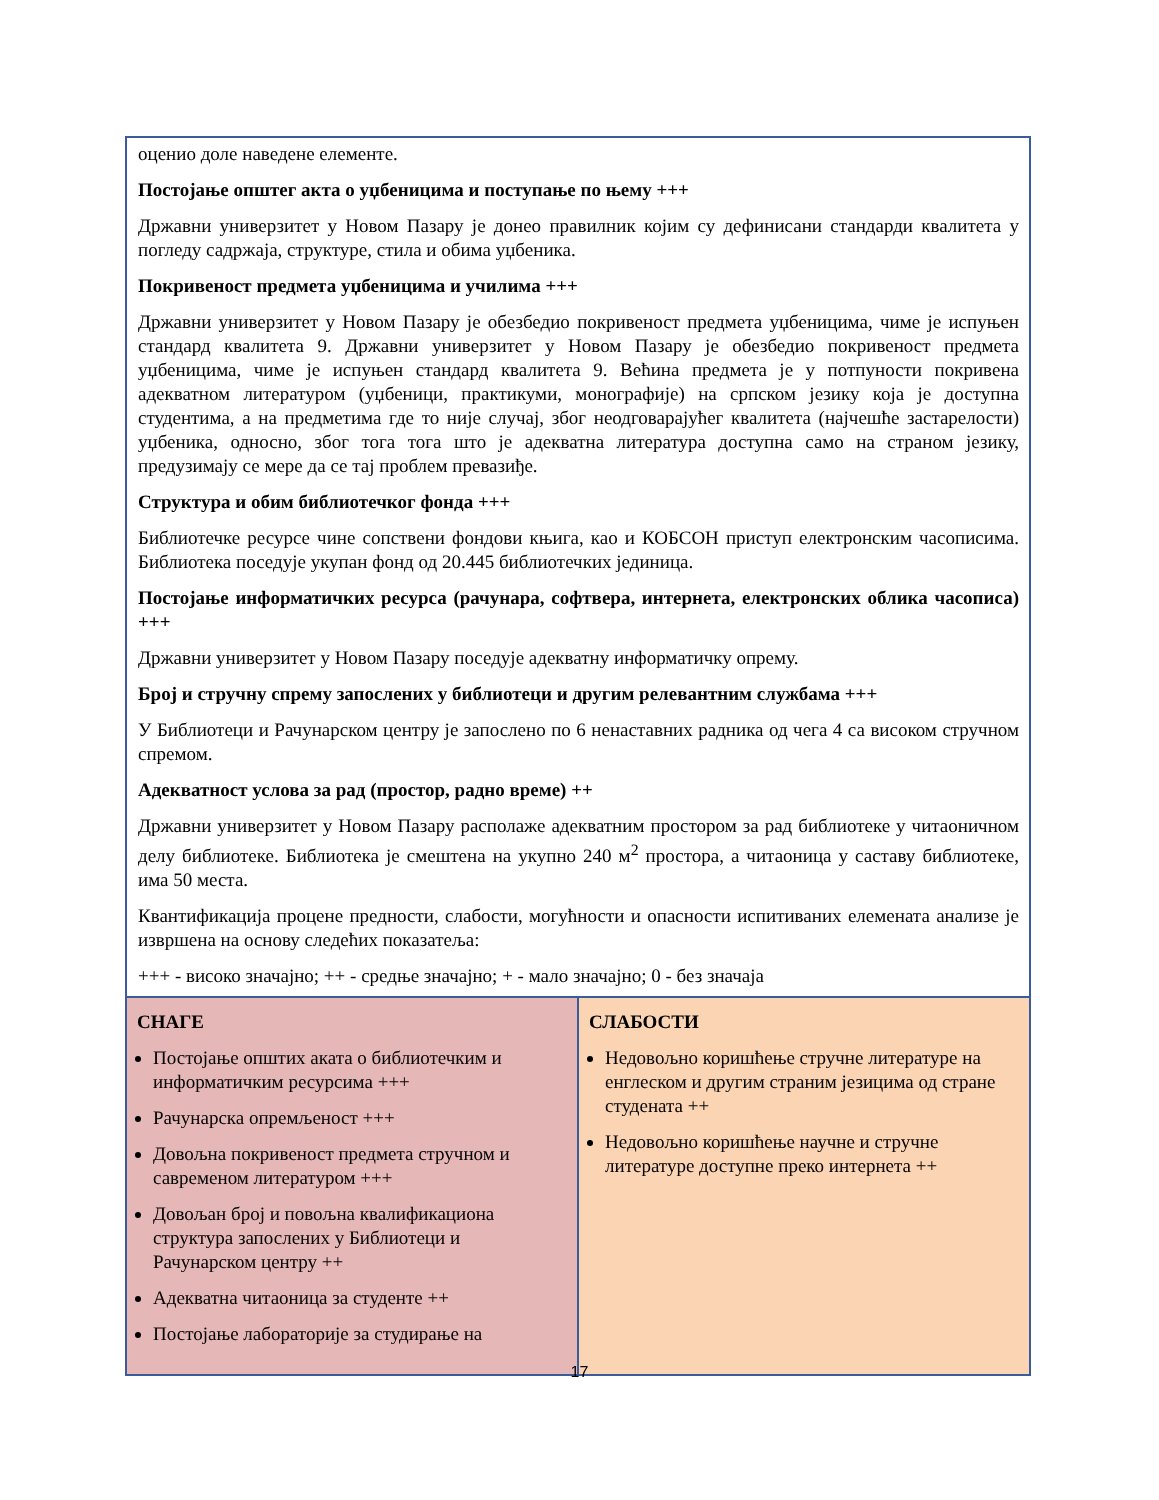| оценио доле наведене елементе. Постојање општег акта о уџбеницима и поступање по њему +++ Државни универзитет у Новом Пазару је донео правилник којим су дефинисани стандарди квалитета у погледу садржаја, структуре, стила и обима уџбеника. Покривеност предмета уџбеницима и училима +++ Државни универзитет у Новом Пазару је обезбедио покривеност предмета уџбеницима, чиме је испуњен стандард квалитета 9. Државни универзитет у Новом Пазару је обезбедио покривеност предмета уџбеницима, чиме је испуњен стандард квалитета 9. Већина предмета је у потпуности покривена адекватном литературом (уџбеници, практикуми, монографије) на српском језику која је доступна студентима, а на предметима где то није случај, због неодговарајућег квалитета (најчешће застарелости) уџбеника, односно, због тога тога што је адекватна литература доступна само на страном језику, предузимају се мере да се тај проблем превазиђе. Структура и обим библиотечког фонда +++ Библиотечке ресурсе чине сопствени фондови књига, као и КОБСОН приступ електронским часописима. Библиотека поседује укупан фонд од 20.445 библиотечких јединица. Постојање информатичких ресурса (рачунара, софтвера, интернета, електронских облика часописа) +++ Државни универзитет у Новом Пазару поседује адекватну информатичку опрему. Број и стручну спрему запослених у библиотеци и другим релевантним службама +++ У Библиотеци и Рачунарском центру је запослено по 6 ненаставних радника од чега 4 са високом стручном спремом. Адекватност услова за рад (простор, радно време) ++ Државни универзитет у Новом Пазару располаже адекватним простором за рад библиотеке у читаоничном делу библиотеке. Библиотека је смештена на укупно 240 м<sup>2</sup> простора, а читаоница у саставу библиотеке, има 50 места. Квантификација процене предности, слабости, могућности и опасности испитиваних елемената анализе је извршена на основу следећих показатеља: +++ - високо значајно; ++ - средње значајно; + - мало значајно; 0 - без значаја | |
| СНАГЕ Постојање општих аката о библиотечким и информатичким ресурсима +++ Рачунарска опремљеност +++ Довољна покривеност предмета стручном и савременом литературом +++ Довољан број и повољна квалификациона структура запослених у Библиотеци и Рачунарском центру ++ Адекватна читаоница за студенте ++ Постојање лабораторије за студирање на | СЛАБОСТИ Недовољно коришћење стручне литературе на енглеском и другим страним језицима од стране студената ++ Недовољно коришћење научне и стручне литературе доступне преко интернета ++ |
17